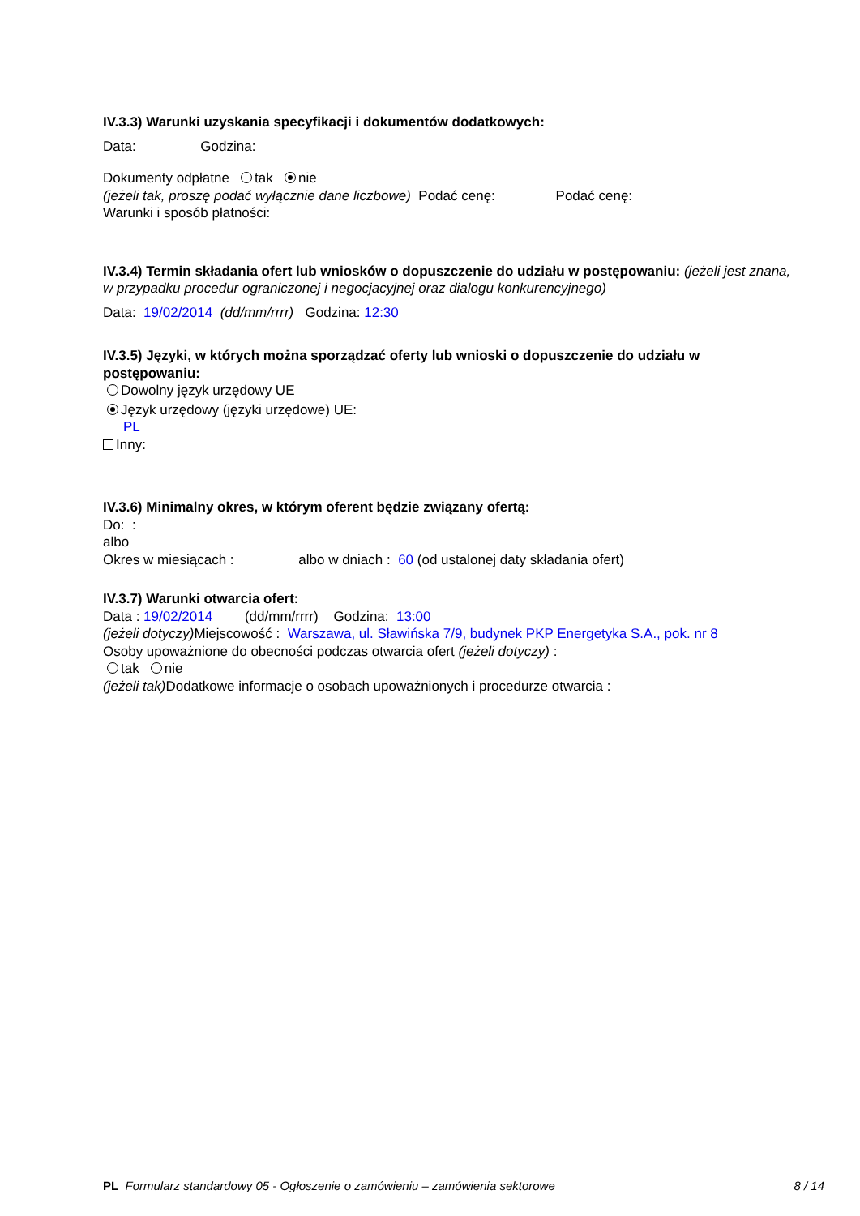IV.3.3) Warunki uzyskania specyfikacji i dokumentów dodatkowych:
Data: Godzina:
Dokumenty odpłatne tak nie
(jeżeli tak, proszę podać wyłącznie dane liczbowe) Podać cenę: Podać cenę:
Warunki i sposób płatności:
IV.3.4) Termin składania ofert lub wniosków o dopuszczenie do udziału w postępowaniu: (jeżeli jest znana, w przypadku procedur ograniczonej i negocjacyjnej oraz dialogu konkurencyjnego)
Data: 19/02/2014 (dd/mm/rrrr) Godzina: 12:30
IV.3.5) Języki, w których można sporządzać oferty lub wnioski o dopuszczenie do udziału w postępowaniu:
Dowolny język urzędowy UE
Język urzędowy (języki urzędowe) UE:
PL
Inny:
IV.3.6) Minimalny okres, w którym oferent będzie związany ofertą:
Do: :
albo
Okres w miesiącach : albo w dniach : 60 (od ustalonej daty składania ofert)
IV.3.7) Warunki otwarcia ofert:
Data : 19/02/2014 (dd/mm/rrrr) Godzina: 13:00
(jeżeli dotyczy) Miejscowość : Warszawa, ul. Sławińska 7/9, budynek PKP Energetyka S.A., pok. nr 8
Osoby upoważnione do obecności podczas otwarcia ofert (jeżeli dotyczy) :
tak nie
(jeżeli tak) Dodatkowe informacje o osobach upoważnionych i procedurze otwarcia :
PL Formularz standardowy 05 - Ogłoszenie o zamówieniu – zamówienia sektorowe 8 / 14